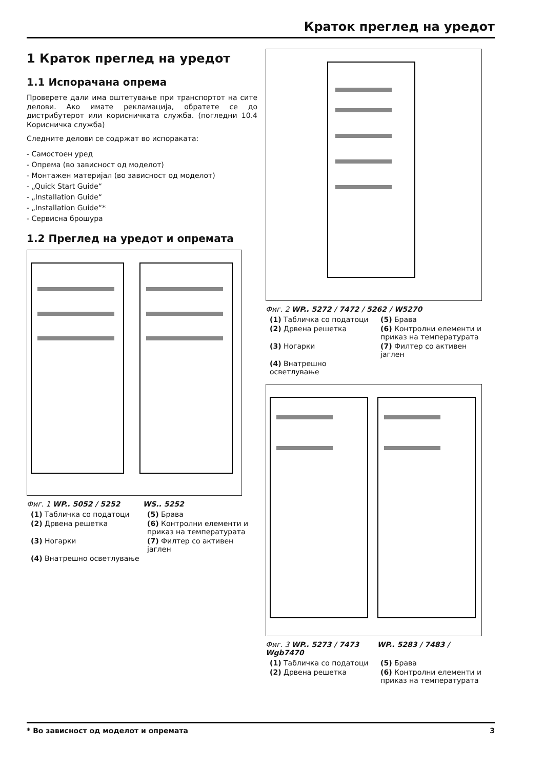Краток преглед на уредот
1 Краток преглед на уредот
1.1 Испорачана опрема
Проверете дали има оштетување при транспортот на сите делови. Ако имате рекламација, обратете се до дистрибутерот или корисничката служба. (погледни 10.4 Корисничка служба)
Следните делови се содржат во испораката:
- Самостоен уред
- Опрема (во зависност од моделот)
- Монтажен материјал (во зависност од моделот)
- „Quick Start Guide“
- „Installation Guide“
- „Installation Guide“*
- Сервисна брошура
1.2 Преглед на уредот и опремата
Фиг. 1 WP.. 5052 / 5252 WS.. 5252
(1) Табличка со податоци
(5) Брава
(2) Дрвена решетка
(6) Контролни елементи и приказ на температурата
(3) Ногарки
(7) Филтер со активен јаглен
(4) Внатрешно осветлување
Фиг. 2 WP.. 5272 / 7472 / 5262 / W5270
(1) Табличка со податоци
(5) Брава
(2) Дрвена решетка
(6) Контролни елементи и приказ на температурата
(3) Ногарки
(7) Филтер со активен јаглен
(4) Внатрешно осветлување
Фиг. 3 WP.. 5273 / 7473 WP.. 5283 / 7483 / Wgb7470
(1) Табличка со податоци
(5) Брава
(2) Дрвена решетка
(6) Контролни елементи и приказ на температурата
* Во зависност од моделот и опремата 3